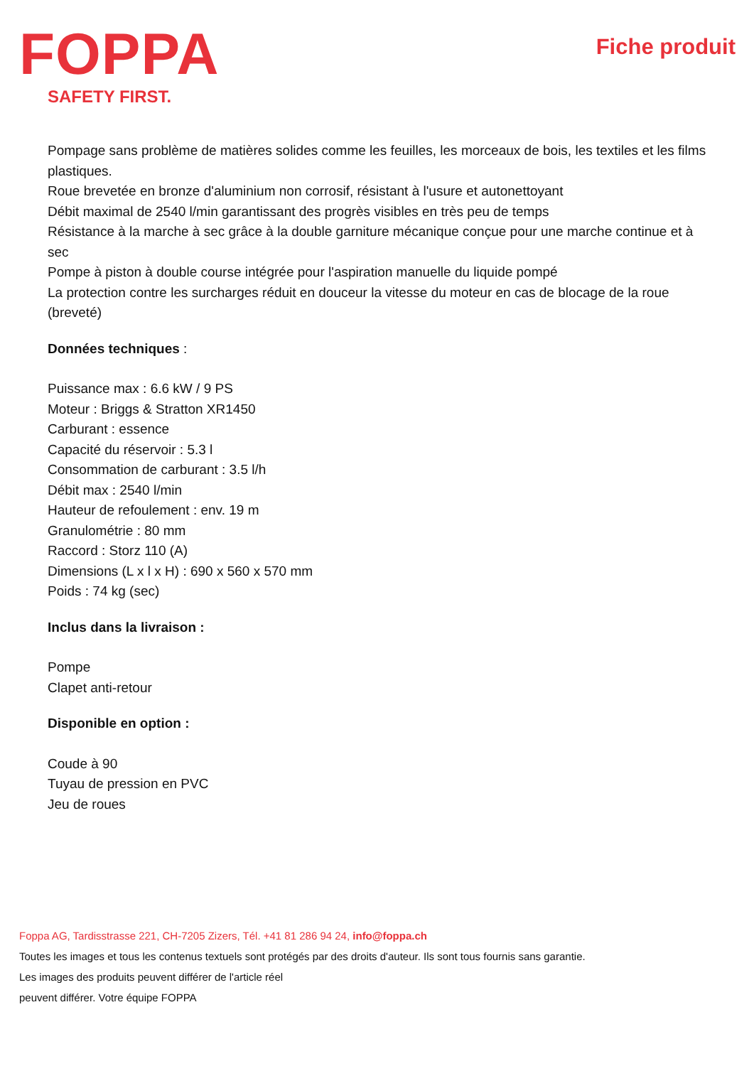FOPPA
SAFETY FIRST.
Fiche produit
Pompage sans problème de matières solides comme les feuilles, les morceaux de bois, les textiles et les films plastiques.
Roue brevetée en bronze d'aluminium non corrosif, résistant à l'usure et autonettoyant
Débit maximal de 2540 l/min garantissant des progrès visibles en très peu de temps
Résistance à la marche à sec grâce à la double garniture mécanique conçue pour une marche continue et à sec
Pompe à piston à double course intégrée pour l'aspiration manuelle du liquide pompé
La protection contre les surcharges réduit en douceur la vitesse du moteur en cas de blocage de la roue (breveté)
Données techniques :
Puissance max : 6.6 kW / 9 PS
Moteur : Briggs & Stratton XR1450
Carburant : essence
Capacité du réservoir : 5.3 l
Consommation de carburant : 3.5 l/h
Débit max : 2540 l/min
Hauteur de refoulement : env. 19 m
Granulométrie : 80 mm
Raccord : Storz 110 (A)
Dimensions (L x l x H) : 690 x 560 x 570 mm
Poids : 74 kg (sec)
Inclus dans la livraison :
Pompe
Clapet anti-retour
Disponible en option :
Coude à 90
Tuyau de pression en PVC
Jeu de roues
Foppa AG, Tardisstrasse 221, CH-7205 Zizers, Tél. +41 81 286 94 24, info@foppa.ch
Toutes les images et tous les contenus textuels sont protégés par des droits d'auteur. Ils sont tous fournis sans garantie.
Les images des produits peuvent différer de l'article réel
peuvent différer. Votre équipe FOPPA